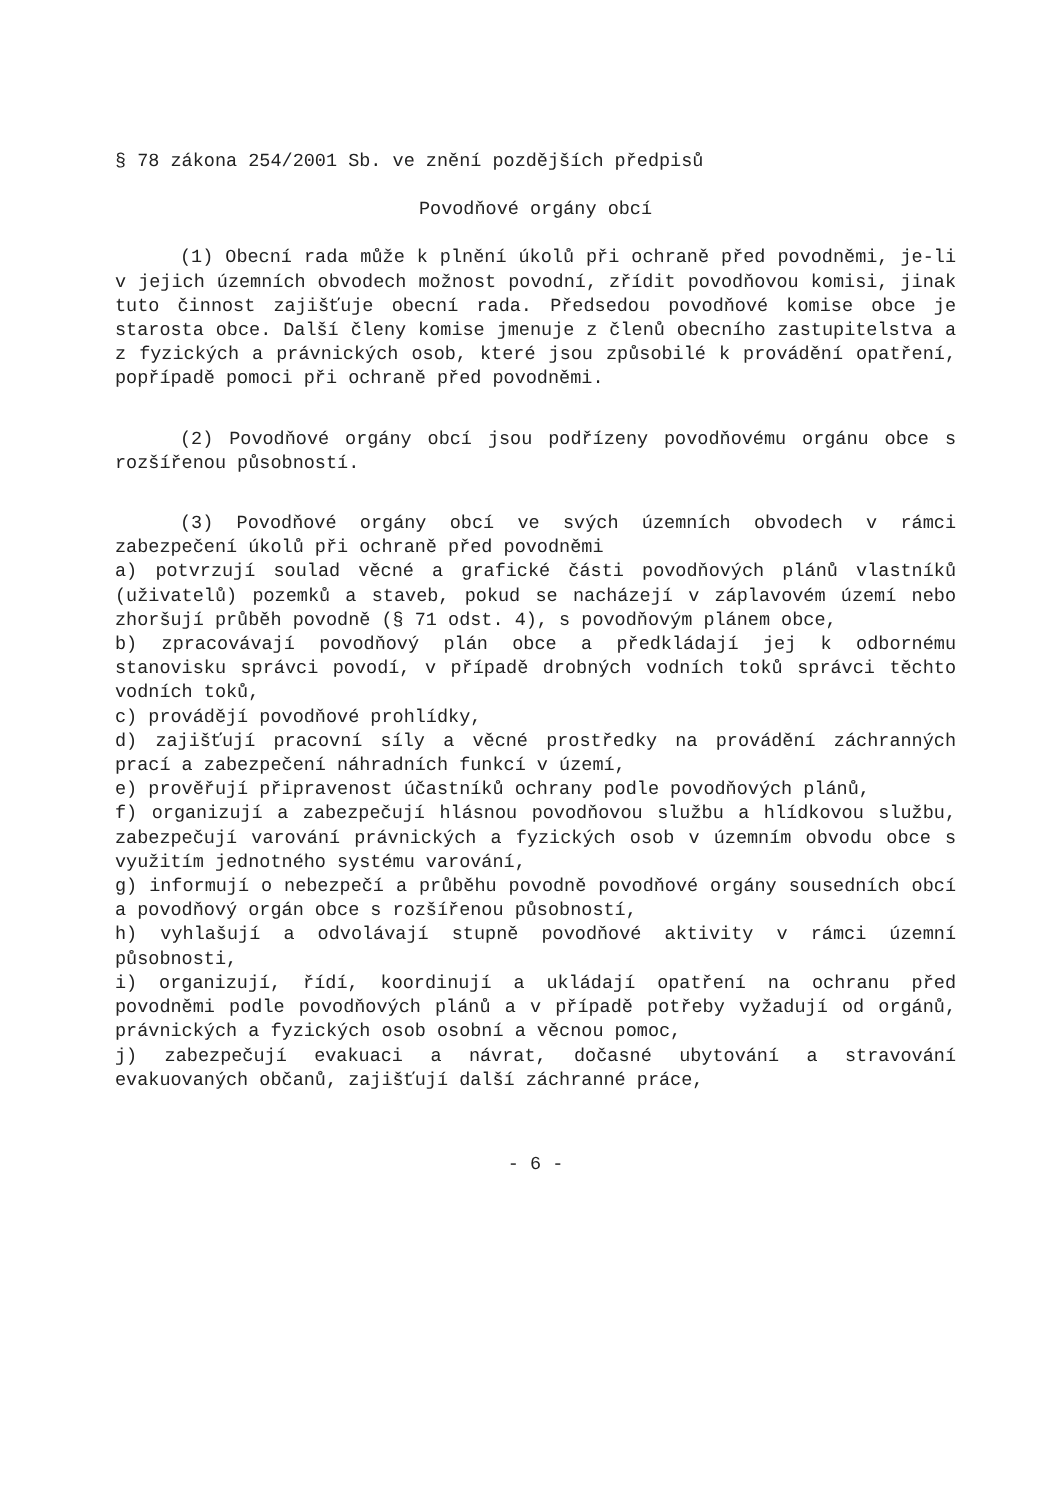§ 78 zákona 254/2001 Sb. ve znění pozdějších předpisů
Povodňové orgány obcí
(1) Obecní rada může k plnění úkolů při ochraně před povodněmi, je-li v jejich územních obvodech možnost povodní, zřídit povodňovou komisi, jinak tuto činnost zajišťuje obecní rada. Předsedou povodňové komise obce je starosta obce. Další členy komise jmenuje z členů obecního zastupitelstva a z fyzických a právnických osob, které jsou způsobilé k provádění opatření, popřípadě pomoci při ochraně před povodněmi.
(2) Povodňové orgány obcí jsou podřízeny povodňovému orgánu obce s rozšířenou působností.
(3) Povodňové orgány obcí ve svých územních obvodech v rámci zabezpečení úkolů při ochraně před povodněmi
a) potvrzují soulad věcné a grafické části povodňových plánů vlastníků (uživatelů) pozemků a staveb, pokud se nacházejí v záplavovém území nebo zhoršují průběh povodně (§ 71 odst. 4), s povodňovým plánem obce,
b) zpracovávají povodňový plán obce a předkládají jej k odbornému stanovisku správci povodí, v případě drobných vodních toků správci těchto vodních toků,
c) provádějí povodňové prohlídky,
d) zajišťují pracovní síly a věcné prostředky na provádění záchranných prací a zabezpečení náhradních funkcí v území,
e) prověřují připravenost účastníků ochrany podle povodňových plánů,
f) organizují a zabezpečují hlásnou povodňovou službu a hlídkovou službu, zabezpečují varování právnických a fyzických osob v územním obvodu obce s využitím jednotného systému varování,
g) informují o nebezpečí a průběhu povodně povodňové orgány sousedních obcí a povodňový orgán obce s rozšířenou působností,
h) vyhlašují a odvolávají stupně povodňové aktivity v rámci územní působnosti,
i) organizují, řídí, koordinují a ukládají opatření na ochranu před povodněmi podle povodňových plánů a v případě potřeby vyžadují od orgánů, právnických a fyzických osob osobní a věcnou pomoc,
j) zabezpečují evakuaci a návrat, dočasné ubytování a stravování evakuovaných občanů, zajišťují další záchranné práce,
- 6 -